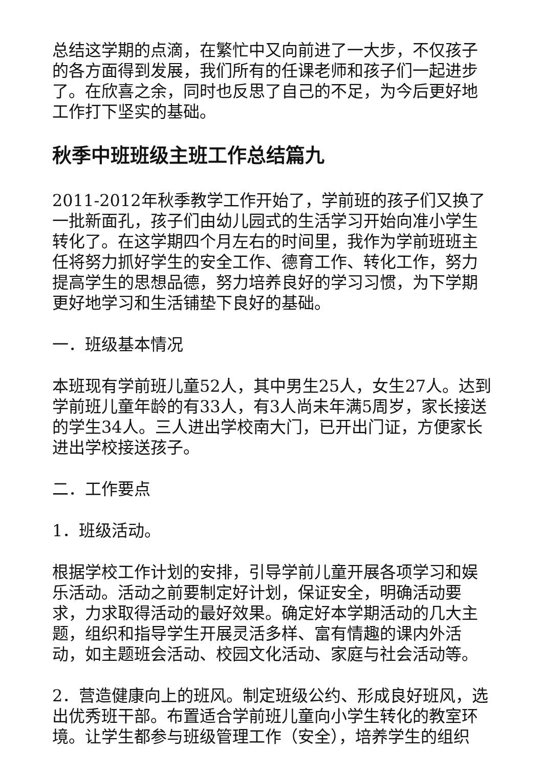总结这学期的点滴，在繁忙中又向前进了一大步，不仅孩子的各方面得到发展，我们所有的任课老师和孩子们一起进步了。在欣喜之余，同时也反思了自己的不足，为今后更好地工作打下坚实的基础。
秋季中班班级主班工作总结篇九
2011-2012年秋季教学工作开始了，学前班的孩子们又换了一批新面孔，孩子们由幼儿园式的生活学习开始向准小学生转化了。在这学期四个月左右的时间里，我作为学前班班主任将努力抓好学生的安全工作、德育工作、转化工作，努力提高学生的思想品德，努力培养良好的学习习惯，为下学期更好地学习和生活铺垫下良好的基础。
一．班级基本情况
本班现有学前班儿童52人，其中男生25人，女生27人。达到学前班儿童年龄的有33人，有3人尚未年满5周岁，家长接送的学生34人。三人进出学校南大门，已开出门证，方便家长进出学校接送孩子。
二．工作要点
1．班级活动。
根据学校工作计划的安排，引导学前儿童开展各项学习和娱乐活动。活动之前要制定好计划，保证安全，明确活动要求，力求取得活动的最好效果。确定好本学期活动的几大主题，组织和指导学生开展灵活多样、富有情趣的课内外活动，如主题班会活动、校园文化活动、家庭与社会活动等。
2．营造健康向上的班风。制定班级公约、形成良好班风，选出优秀班干部。布置适合学前班儿童向小学生转化的教室环境。让学生都参与班级管理工作（安全），培养学生的组织